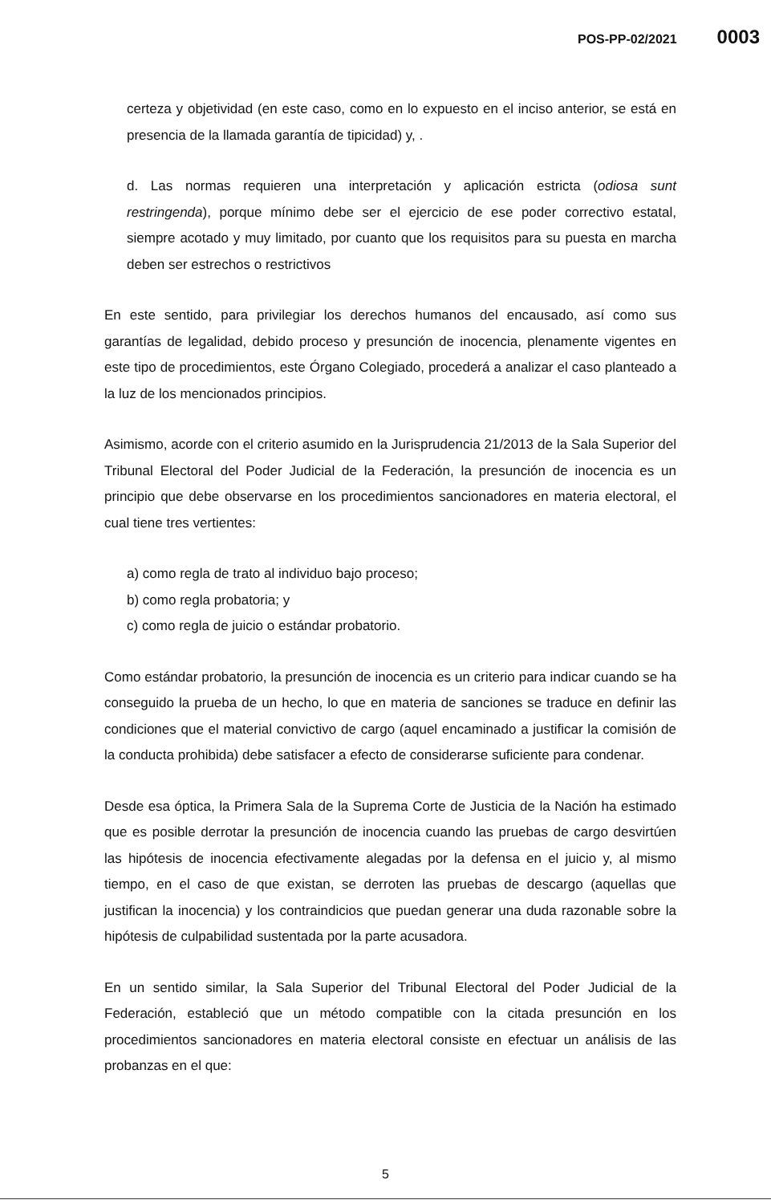POS-PP-02/2021 0003
certeza y objetividad (en este caso, como en lo expuesto en el inciso anterior, se está en presencia de la llamada garantía de tipicidad) y, .
d. Las normas requieren una interpretación y aplicación estricta (odiosa sunt restringenda), porque mínimo debe ser el ejercicio de ese poder correctivo estatal, siempre acotado y muy limitado, por cuanto que los requisitos para su puesta en marcha deben ser estrechos o restrictivos
En este sentido, para privilegiar los derechos humanos del encausado, así como sus garantías de legalidad, debido proceso y presunción de inocencia, plenamente vigentes en este tipo de procedimientos, este Órgano Colegiado, procederá a analizar el caso planteado a la luz de los mencionados principios.
Asimismo, acorde con el criterio asumido en la Jurisprudencia 21/2013 de la Sala Superior del Tribunal Electoral del Poder Judicial de la Federación, la presunción de inocencia es un principio que debe observarse en los procedimientos sancionadores en materia electoral, el cual tiene tres vertientes:
a) como regla de trato al individuo bajo proceso;
b) como regla probatoria; y
c) como regla de juicio o estándar probatorio.
Como estándar probatorio, la presunción de inocencia es un criterio para indicar cuando se ha conseguido la prueba de un hecho, lo que en materia de sanciones se traduce en definir las condiciones que el material convictivo de cargo (aquel encaminado a justificar la comisión de la conducta prohibida) debe satisfacer a efecto de considerarse suficiente para condenar.
Desde esa óptica, la Primera Sala de la Suprema Corte de Justicia de la Nación ha estimado que es posible derrotar la presunción de inocencia cuando las pruebas de cargo desvirtúen las hipótesis de inocencia efectivamente alegadas por la defensa en el juicio y, al mismo tiempo, en el caso de que existan, se derroten las pruebas de descargo (aquellas que justifican la inocencia) y los contraindicios que puedan generar una duda razonable sobre la hipótesis de culpabilidad sustentada por la parte acusadora.
En un sentido similar, la Sala Superior del Tribunal Electoral del Poder Judicial de la Federación, estableció que un método compatible con la citada presunción en los procedimientos sancionadores en materia electoral consiste en efectuar un análisis de las probanzas en el que:
5